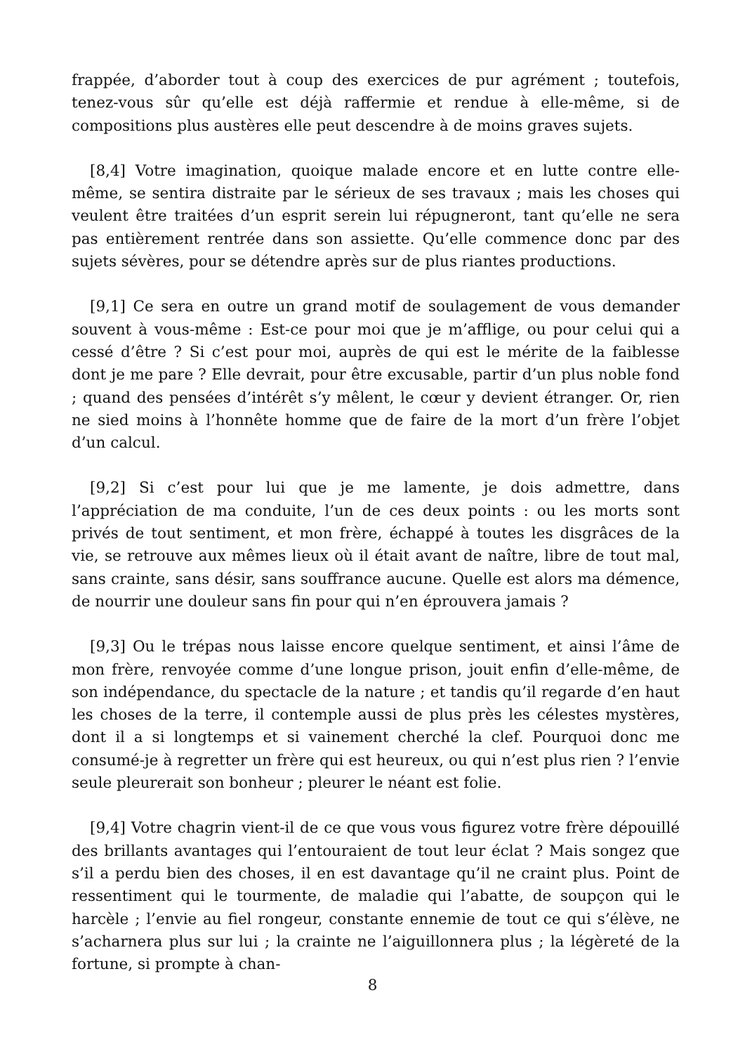frappée, d’aborder tout à coup des exercices de pur agrément ; toutefois, tenez-vous sûr qu’elle est déjà raffermie et rendue à elle-même, si de compositions plus austères elle peut descendre à de moins graves sujets.
[8,4] Votre imagination, quoique malade encore et en lutte contre elle-même, se sentira distraite par le sérieux de ses travaux ; mais les choses qui veulent être traitées d’un esprit serein lui répugneront, tant qu’elle ne sera pas entièrement rentrée dans son assiette. Qu’elle commence donc par des sujets sévères, pour se détendre après sur de plus riantes productions.
[9,1] Ce sera en outre un grand motif de soulagement de vous demander souvent à vous-même : Est-ce pour moi que je m’afflige, ou pour celui qui a cessé d’être ? Si c’est pour moi, auprès de qui est le mérite de la faiblesse dont je me pare ? Elle devrait, pour être excusable, partir d’un plus noble fond ; quand des pensées d’intérêt s’y mêlent, le cœur y devient étranger. Or, rien ne sied moins à l’honnête homme que de faire de la mort d’un frère l’objet d’un calcul.
[9,2] Si c’est pour lui que je me lamente, je dois admettre, dans l’appréciation de ma conduite, l’un de ces deux points : ou les morts sont privés de tout sentiment, et mon frère, échappé à toutes les disgrâces de la vie, se retrouve aux mêmes lieux où il était avant de naître, libre de tout mal, sans crainte, sans désir, sans souffrance aucune. Quelle est alors ma démence, de nourrir une douleur sans fin pour qui n’en éprouvera jamais ?
[9,3] Ou le trépas nous laisse encore quelque sentiment, et ainsi l’âme de mon frère, renvoyée comme d’une longue prison, jouit enfin d’elle-même, de son indépendance, du spectacle de la nature ; et tandis qu’il regarde d’en haut les choses de la terre, il contemple aussi de plus près les célestes mystères, dont il a si longtemps et si vainement cherché la clef. Pourquoi donc me consumé-je à regretter un frère qui est heureux, ou qui n’est plus rien ? l’envie seule pleurerait son bonheur ; pleurer le néant est folie.
[9,4] Votre chagrin vient-il de ce que vous vous figurez votre frère dépouillé des brillants avantages qui l’entouraient de tout leur éclat ? Mais songez que s’il a perdu bien des choses, il en est davantage qu’il ne craint plus. Point de ressentiment qui le tourmente, de maladie qui l’abatte, de soupçon qui le harcèle ; l’envie au fiel rongeur, constante ennemie de tout ce qui s’élève, ne s’acharnera plus sur lui ; la crainte ne l’aiguillonnera plus ; la légèreté de la fortune, si prompte à chan-
8